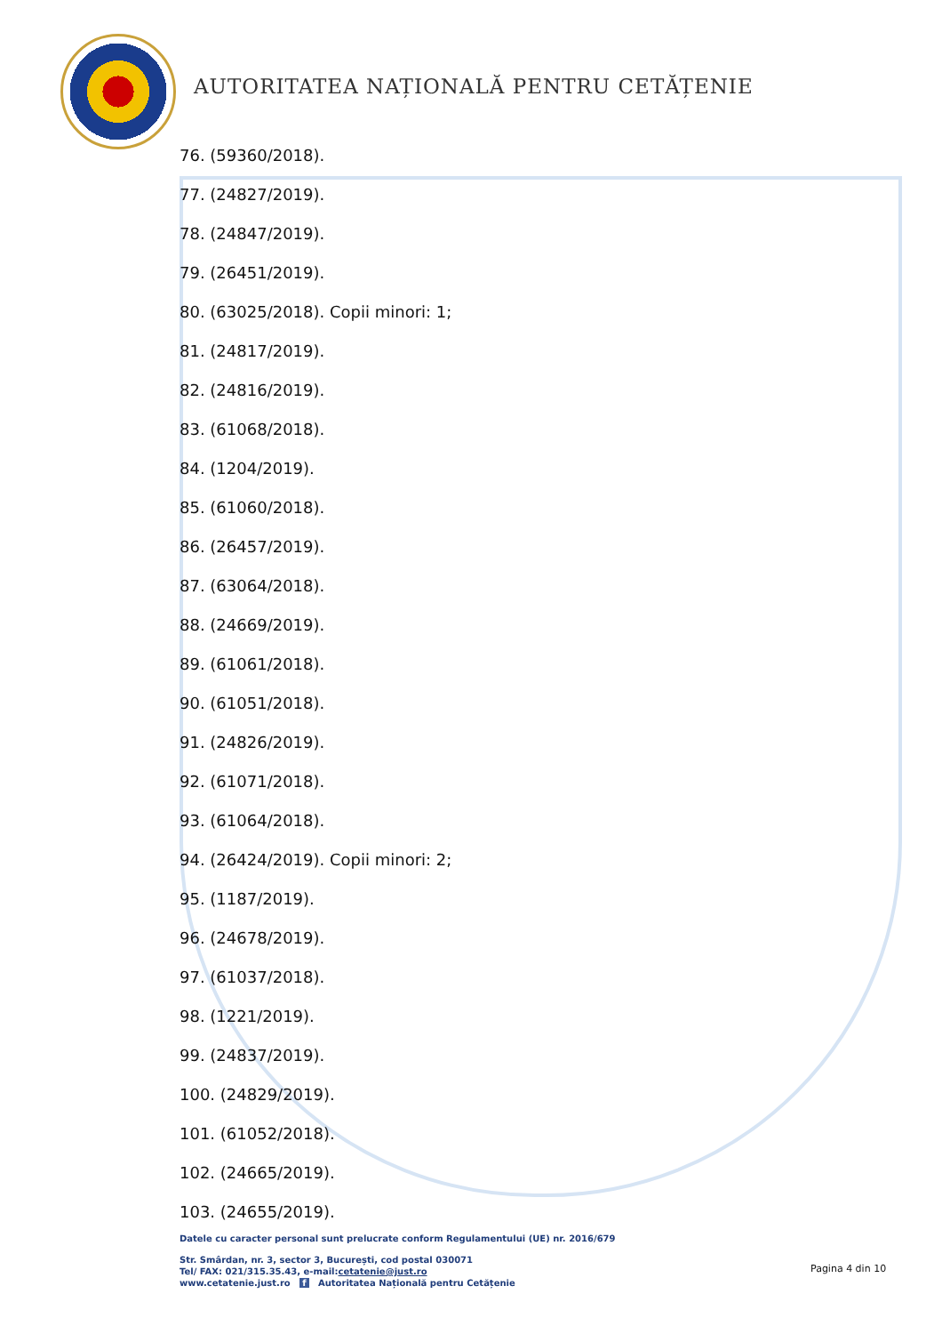AUTORITATEA NAȚIONALĂ PENTRU CETĂȚENIE
76. (59360/2018).
77. (24827/2019).
78. (24847/2019).
79. (26451/2019).
80. (63025/2018). Copii minori: 1;
81. (24817/2019).
82. (24816/2019).
83. (61068/2018).
84. (1204/2019).
85. (61060/2018).
86. (26457/2019).
87. (63064/2018).
88. (24669/2019).
89. (61061/2018).
90. (61051/2018).
91. (24826/2019).
92. (61071/2018).
93. (61064/2018).
94. (26424/2019). Copii minori: 2;
95. (1187/2019).
96. (24678/2019).
97. (61037/2018).
98. (1221/2019).
99. (24837/2019).
100. (24829/2019).
101. (61052/2018).
102. (24665/2019).
103. (24655/2019).
Datele cu caracter personal sunt prelucrate conform Regulamentului (UE) nr. 2016/679
Str. Smârdan, nr. 3, sector 3, București, cod postal 030071
Tel/ FAX: 021/315.35.43, e-mail:cetatenie@just.ro
www.cetatenie.just.ro f Autoritatea Națională pentru Cetățenie
Pagina 4 din 10